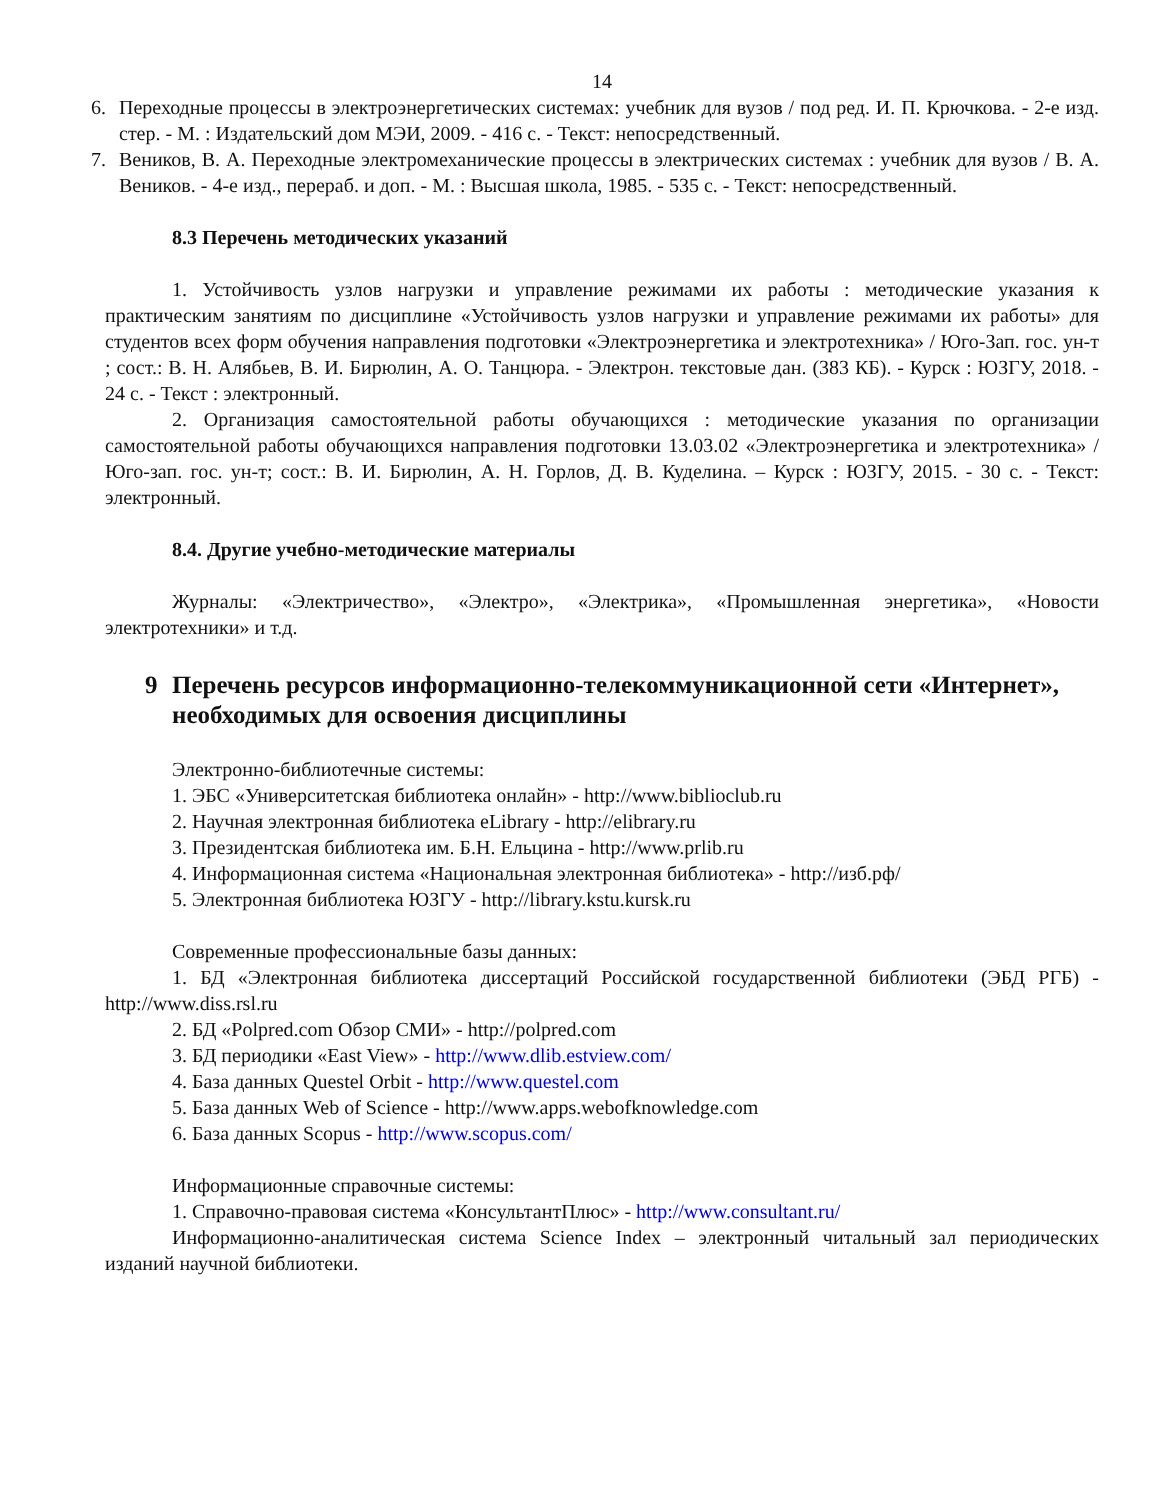14
6. Переходные процессы в электроэнергетических системах: учебник для вузов / под ред. И. П. Крючкова. - 2-е изд. стер. - М. : Издательский дом МЭИ, 2009. - 416 с. - Текст: непосредственный.
7. Веников, В. А. Переходные электромеханические процессы в электрических системах : учебник для вузов / В. А. Веников. - 4-е изд., перераб. и доп. - М. : Высшая школа, 1985. - 535 с. - Текст: непосредственный.
8.3 Перечень методических указаний
1. Устойчивость узлов нагрузки и управление режимами их работы : методические указания к практическим занятиям по дисциплине «Устойчивость узлов нагрузки и управление режимами их работы» для студентов всех форм обучения направления подготовки «Электроэнергетика и электротехника» / Юго-Зап. гос. ун-т ; сост.: В. Н. Алябьев, В. И. Бирюлин, А. О. Танцюра. - Электрон. текстовые дан. (383 КБ). - Курск : ЮЗГУ, 2018. - 24 с. - Текст : электронный.
2. Организация самостоятельной работы обучающихся : методические указания по организации самостоятельной работы обучающихся направления подготовки 13.03.02 «Электроэнергетика и электротехника» / Юго-зап. гос. ун-т; сост.: В. И. Бирюлин, А. Н. Горлов, Д. В. Куделина. – Курск : ЮЗГУ, 2015. - 30 с. - Текст: электронный.
8.4. Другие учебно-методические материалы
Журналы: «Электричество», «Электро», «Электрика», «Промышленная энергетика», «Новости электротехники» и т.д.
9 Перечень ресурсов информационно-телекоммуникационной сети «Интернет», необходимых для освоения дисциплины
Электронно-библиотечные системы:
1. ЭБС «Университетская библиотека онлайн» - http://www.biblioclub.ru
2. Научная электронная библиотека eLibrary - http://elibrary.ru
3. Президентская библиотека им. Б.Н. Ельцина - http://www.prlib.ru
4. Информационная система «Национальная электронная библиотека» - http://изб.рф/
5. Электронная библиотека ЮЗГУ - http://library.kstu.kursk.ru
Современные профессиональные базы данных:
1. БД «Электронная библиотека диссертаций Российской государственной библиотеки (ЭБД РГБ) - http://www.diss.rsl.ru
2. БД «Polpred.com Обзор СМИ» - http://polpred.com
3. БД периодики «East View» - http://www.dlib.estview.com/
4. База данных Questel Orbit - http://www.questel.com
5. База данных Web of Science - http://www.apps.webofknowledge.com
6. База данных Scopus - http://www.scopus.com/
Информационные справочные системы:
1. Справочно-правовая система «КонсультантПлюс» - http://www.consultant.ru/
Информационно-аналитическая система Science Index – электронный читальный зал периодических изданий научной библиотеки.